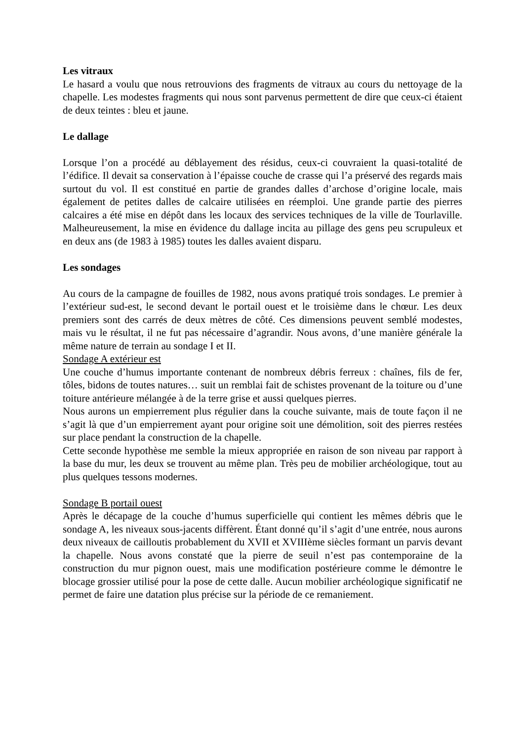Les vitraux
Le hasard a voulu que nous retrouvions des fragments de vitraux au cours du nettoyage de la chapelle. Les modestes fragments qui nous sont parvenus permettent de dire que ceux-ci étaient de deux teintes : bleu et jaune.
Le dallage
Lorsque l’on a procédé au déblayement des résidus, ceux-ci couvraient la quasi-totalité de l’édifice. Il devait sa conservation à l’épaisse couche de crasse qui l’a préservé des regards mais surtout du vol. Il est constitué en partie de grandes dalles d’archose d’origine locale, mais également de petites dalles de calcaire utilisées en réemploi. Une grande partie des pierres calcaires a été mise en dépôt dans les locaux des services techniques de la ville de Tourlaville. Malheureusement, la mise en évidence du dallage incita au pillage des gens peu scrupuleux et en deux ans (de 1983 à 1985) toutes les dalles avaient disparu.
Les sondages
Au cours de la campagne de fouilles de 1982, nous avons pratiqué trois sondages. Le premier à l’extérieur sud-est, le second devant le portail ouest et le troisième dans le chœur. Les deux premiers sont des carrés de deux mètres de côté. Ces dimensions peuvent semblé modestes, mais vu le résultat, il ne fut pas nécessaire d’agrandir. Nous avons, d’une manière générale la même nature de terrain au sondage I et II.
Sondage A extérieur est
Une couche d’humus importante contenant de nombreux débris ferreux : chaînes, fils de fer, tôles, bidons de toutes natures… suit un remblai fait de schistes provenant de la toiture ou d’une toiture antérieure mélangée à de la terre grise et aussi quelques pierres.
Nous aurons un empierrement plus régulier dans la couche suivante, mais de toute façon il ne s’agit là que d’un empierrement ayant pour origine soit une démolition, soit des pierres restées sur place pendant la construction de la chapelle.
Cette seconde hypothèse me semble la mieux appropriée en raison de son niveau par rapport à la base du mur, les deux se trouvent au même plan. Très peu de mobilier archéologique, tout au plus quelques tessons modernes.
Sondage B portail ouest
Après le décapage de la couche d’humus superficielle qui contient les mêmes débris que le sondage A, les niveaux sous-jacents diffèrent. Étant donné qu’il s’agit d’une entrée, nous aurons deux niveaux de cailloutis probablement du XVII et XVIIIème siècles formant un parvis devant la chapelle. Nous avons constaté que la pierre de seuil n’est pas contemporaine de la construction du mur pignon ouest, mais une modification postérieure comme le démontre le blocage grossier utilisé pour la pose de cette dalle. Aucun mobilier archéologique significatif ne permet de faire une datation plus précise sur la période de ce remaniement.